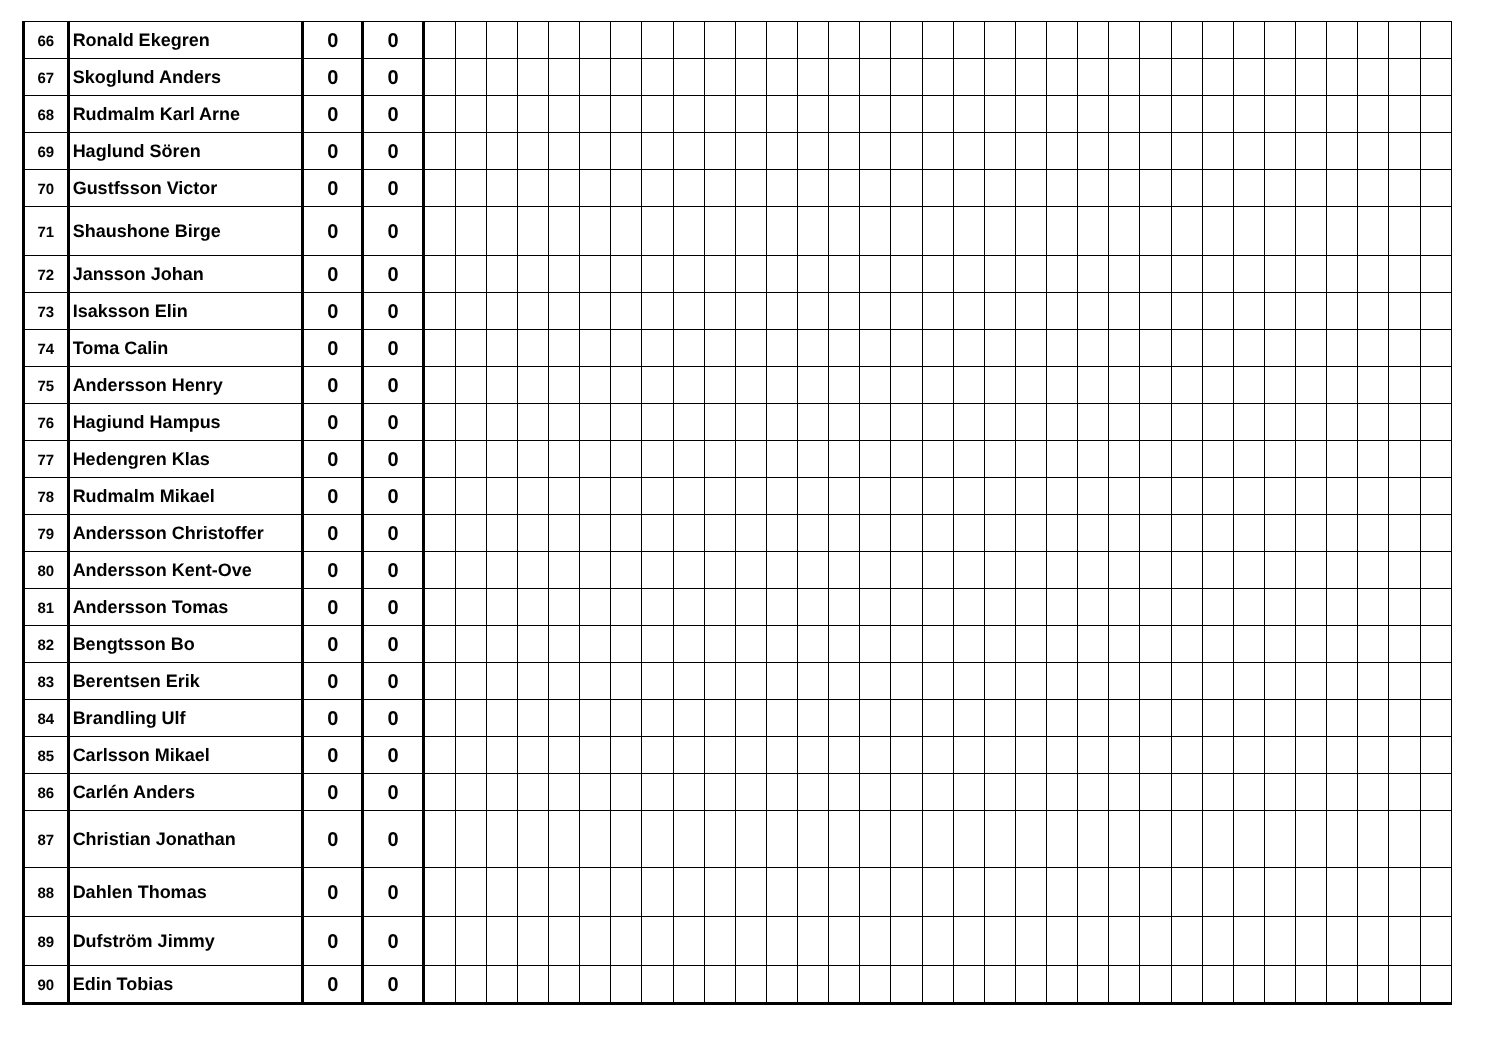| 66 | Ronald Ekegren | 0 | 0 | | | | | | | | | | | | | | | | | | | | | | | | | | | | | | | | | |
| 67 | Skoglund Anders | 0 | 0 | | | | | | | | | | | | | | | | | | | | | | | | | | | | | | | | | |
| 68 | Rudmalm Karl Arne | 0 | 0 | | | | | | | | | | | | | | | | | | | | | | | | | | | | | | | | | |
| 69 | Haglund Sören | 0 | 0 | | | | | | | | | | | | | | | | | | | | | | | | | | | | | | | | | |
| 70 | Gustfsson Victor | 0 | 0 | | | | | | | | | | | | | | | | | | | | | | | | | | | | | | | | | |
| 71 | Shaushone Birge | 0 | 0 | | | | | | | | | | | | | | | | | | | | | | | | | | | | | | | | | |
| 72 | Jansson Johan | 0 | 0 | | | | | | | | | | | | | | | | | | | | | | | | | | | | | | | | | |
| 73 | Isaksson Elin | 0 | 0 | | | | | | | | | | | | | | | | | | | | | | | | | | | | | | | | | |
| 74 | Toma Calin | 0 | 0 | | | | | | | | | | | | | | | | | | | | | | | | | | | | | | | | | |
| 75 | Andersson Henry | 0 | 0 | | | | | | | | | | | | | | | | | | | | | | | | | | | | | | | | | |
| 76 | Hagiund Hampus | 0 | 0 | | | | | | | | | | | | | | | | | | | | | | | | | | | | | | | | | |
| 77 | Hedengren Klas | 0 | 0 | | | | | | | | | | | | | | | | | | | | | | | | | | | | | | | | | |
| 78 | Rudmalm Mikael | 0 | 0 | | | | | | | | | | | | | | | | | | | | | | | | | | | | | | | | | |
| 79 | Andersson Christoffer | 0 | 0 | | | | | | | | | | | | | | | | | | | | | | | | | | | | | | | | | |
| 80 | Andersson Kent-Ove | 0 | 0 | | | | | | | | | | | | | | | | | | | | | | | | | | | | | | | | | |
| 81 | Andersson Tomas | 0 | 0 | | | | | | | | | | | | | | | | | | | | | | | | | | | | | | | | | |
| 82 | Bengtsson Bo | 0 | 0 | | | | | | | | | | | | | | | | | | | | | | | | | | | | | | | | | |
| 83 | Berentsen Erik | 0 | 0 | | | | | | | | | | | | | | | | | | | | | | | | | | | | | | | | | |
| 84 | Brandling Ulf | 0 | 0 | | | | | | | | | | | | | | | | | | | | | | | | | | | | | | | | | |
| 85 | Carlsson Mikael | 0 | 0 | | | | | | | | | | | | | | | | | | | | | | | | | | | | | | | | | |
| 86 | Carlén Anders | 0 | 0 | | | | | | | | | | | | | | | | | | | | | | | | | | | | | | | | | |
| 87 | Christian Jonathan | 0 | 0 | | | | | | | | | | | | | | | | | | | | | | | | | | | | | | | | | |
| 88 | Dahlen Thomas | 0 | 0 | | | | | | | | | | | | | | | | | | | | | | | | | | | | | | | | | |
| 89 | Dufström Jimmy | 0 | 0 | | | | | | | | | | | | | | | | | | | | | | | | | | | | | | | | | |
| 90 | Edin Tobias | 0 | 0 | | | | | | | | | | | | | | | | | | | | | | | | | | | | | | | | | |